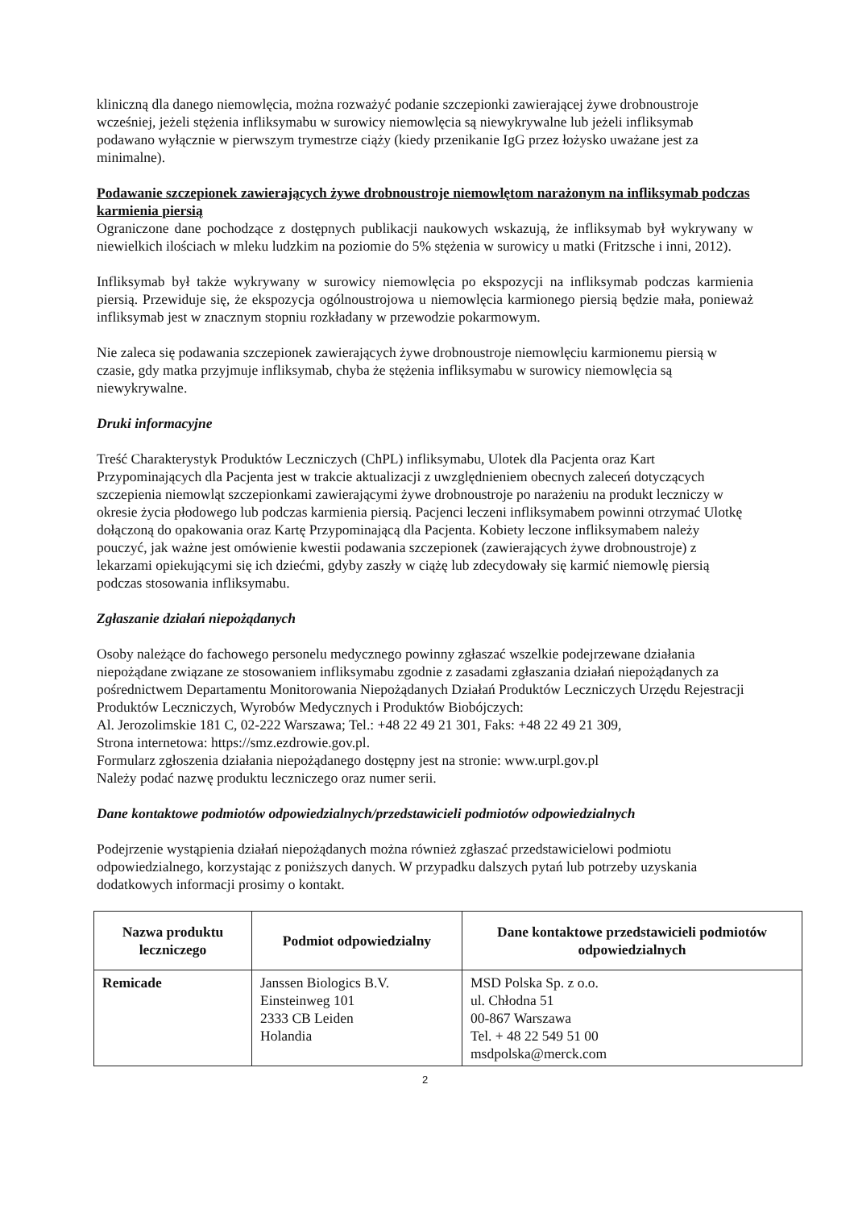kliniczną dla danego niemowlęcia, można rozważyć podanie szczepionki zawierającej żywe drobnoustroje wcześniej, jeżeli stężenia infliksymabu w surowicy niemowlęcia są niewykrywalne lub jeżeli infliksymab podawano wyłącznie w pierwszym trymestrze ciąży (kiedy przenikanie IgG przez łożysko uważane jest za minimalne).
Podawanie szczepionek zawierających żywe drobnoustroje niemowlętom narażonym na infliksymab podczas karmienia piersią
Ograniczone dane pochodzące z dostępnych publikacji naukowych wskazują, że infliksymab był wykrywany w niewielkich ilościach w mleku ludzkim na poziomie do 5% stężenia w surowicy u matki (Fritzsche i inni, 2012).
Infliksymab był także wykrywany w surowicy niemowlęcia po ekspozycji na infliksymab podczas karmienia piersią. Przewiduje się, że ekspozycja ogólnoustrojowa u niemowlęcia karmionego piersią będzie mała, ponieważ infliksymab jest w znacznym stopniu rozkładany w przewodzie pokarmowym.
Nie zaleca się podawania szczepionek zawierających żywe drobnoustroje niemowlęciu karmionemu piersią w czasie, gdy matka przyjmuje infliksymab, chyba że stężenia infliksymabu w surowicy niemowlęcia są niewykrywalne.
Druki informacyjne
Treść Charakterystyk Produktów Leczniczych (ChPL) infliksymabu, Ulotek dla Pacjenta oraz Kart Przypominających dla Pacjenta jest w trakcie aktualizacji z uwzględnieniem obecnych zaleceń dotyczących szczepienia niemowląt szczepionkami zawierającymi żywe drobnoustroje po narażeniu na produkt leczniczy w okresie życia płodowego lub podczas karmienia piersią. Pacjenci leczeni infliksymabem powinni otrzymać Ulotkę dołączoną do opakowania oraz Kartę Przypominającą dla Pacjenta. Kobiety leczone infliksymabem należy pouczyć, jak ważne jest omówienie kwestii podawania szczepionek (zawierających żywe drobnoustroje) z lekarzami opiekującymi się ich dziećmi, gdyby zaszły w ciążę lub zdecydowały się karmić niemowlę piersią podczas stosowania infliksymabu.
Zgłaszanie działań niepożądanych
Osoby należące do fachowego personelu medycznego powinny zgłaszać wszelkie podejrzewane działania niepożądane związane ze stosowaniem infliksymabu zgodnie z zasadami zgłaszania działań niepożądanych za pośrednictwem Departamentu Monitorowania Niepożądanych Działań Produktów Leczniczych Urzędu Rejestracji Produktów Leczniczych, Wyrobów Medycznych i Produktów Biobójczych:
Al. Jerozolimskie 181 C, 02-222 Warszawa; Tel.: +48 22 49 21 301, Faks: +48 22 49 21 309,
Strona internetowa: https://smz.ezdrowie.gov.pl.
Formularz zgłoszenia działania niepożądanego dostępny jest na stronie: www.urpl.gov.pl
Należy podać nazwę produktu leczniczego oraz numer serii.
Dane kontaktowe podmiotów odpowiedzialnych/przedstawicieli podmiotów odpowiedzialnych
Podejrzenie wystąpienia działań niepożądanych można również zgłaszać przedstawicielowi podmiotu odpowiedzialnego, korzystając z poniższych danych. W przypadku dalszych pytań lub potrzeby uzyskania dodatkowych informacji prosimy o kontakt.
| Nazwa produktu leczniczego | Podmiot odpowiedzialny | Dane kontaktowe przedstawicieli podmiotów odpowiedzialnych |
| --- | --- | --- |
| Remicade | Janssen Biologics B.V. Einsteinweg 101 2333 CB Leiden Holandia | MSD Polska Sp. z o.o. ul. Chłodna 51 00-867 Warszawa Tel. + 48 22 549 51 00 msdpolska@merck.com |
2